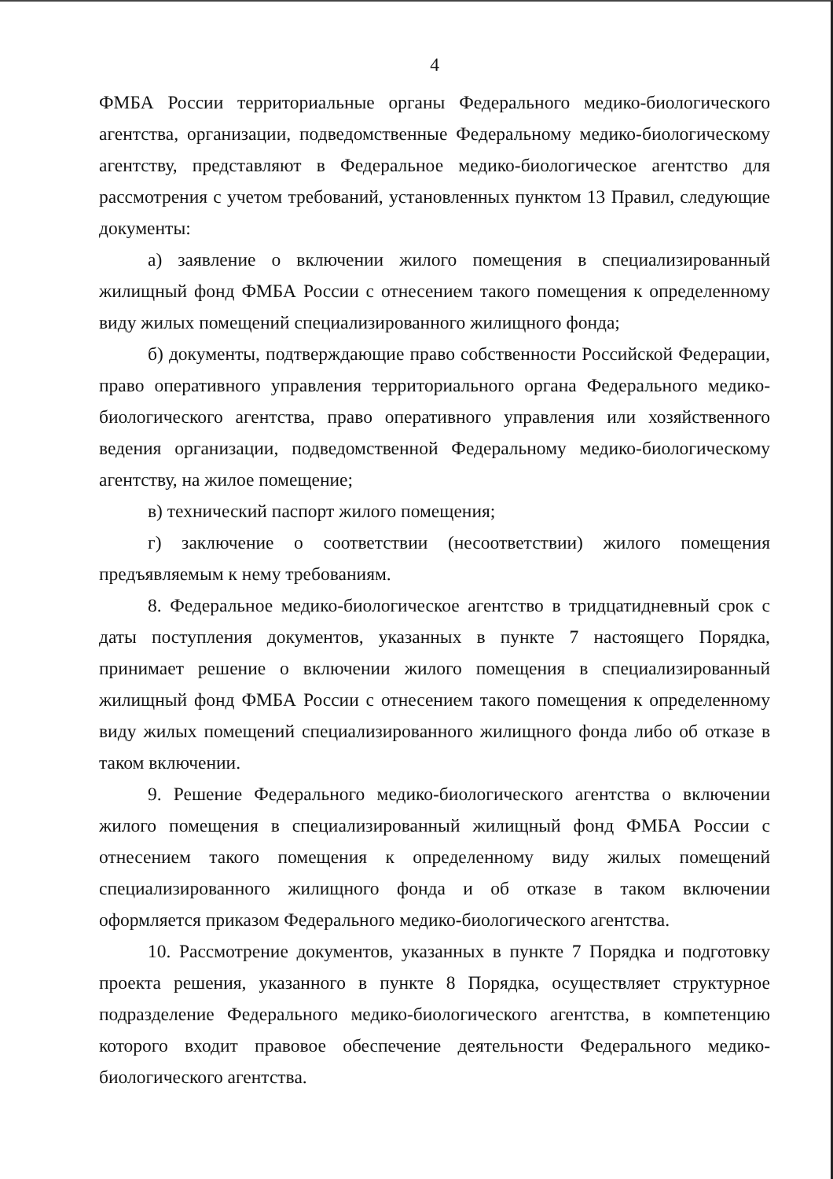4
ФМБА России территориальные органы Федерального медико-биологического агентства, организации, подведомственные Федеральному медико-биологическому агентству, представляют в Федеральное медико-биологическое агентство для рассмотрения с учетом требований, установленных пунктом 13 Правил, следующие документы:
а) заявление о включении жилого помещения в специализированный жилищный фонд ФМБА России с отнесением такого помещения к определенному виду жилых помещений специализированного жилищного фонда;
б) документы, подтверждающие право собственности Российской Федерации, право оперативного управления территориального органа Федерального медико-биологического агентства, право оперативного управления или хозяйственного ведения организации, подведомственной Федеральному медико-биологическому агентству, на жилое помещение;
в) технический паспорт жилого помещения;
г) заключение о соответствии (несоответствии) жилого помещения предъявляемым к нему требованиям.
8. Федеральное медико-биологическое агентство в тридцатидневный срок с даты поступления документов, указанных в пункте 7 настоящего Порядка, принимает решение о включении жилого помещения в специализированный жилищный фонд ФМБА России с отнесением такого помещения к определенному виду жилых помещений специализированного жилищного фонда либо об отказе в таком включении.
9. Решение Федерального медико-биологического агентства о включении жилого помещения в специализированный жилищный фонд ФМБА России с отнесением такого помещения к определенному виду жилых помещений специализированного жилищного фонда и об отказе в таком включении оформляется приказом Федерального медико-биологического агентства.
10. Рассмотрение документов, указанных в пункте 7 Порядка и подготовку проекта решения, указанного в пункте 8 Порядка, осуществляет структурное подразделение Федерального медико-биологического агентства, в компетенцию которого входит правовое обеспечение деятельности Федерального медико-биологического агентства.